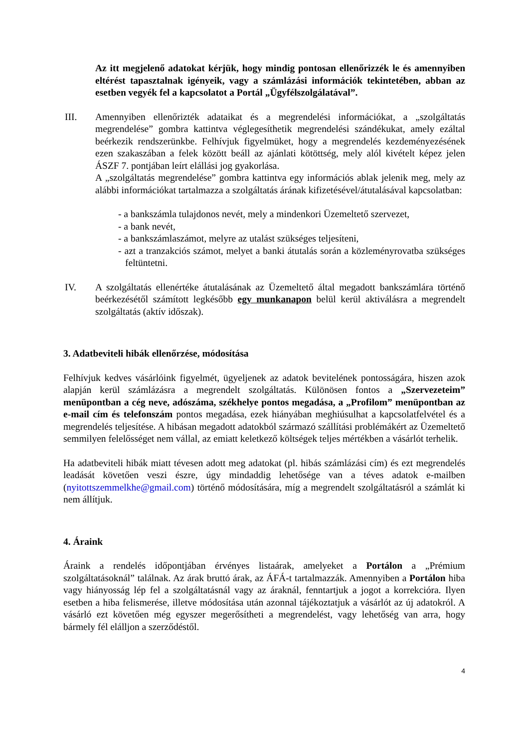Az itt megjelenő adatokat kérjük, hogy mindig pontosan ellenőrizzék le és amennyiben eltérést tapasztalnak igényeik, vagy a számlázási információk tekintetében, abban az esetben vegyék fel a kapcsolatot a Portál „Ügyfélszolgálatával”.
III. Amennyiben ellenőrizték adataikat és a megrendelési információkat, a „szolgáltatás megrendelése” gombra kattintva véglegesíthetik megrendelési szándékukat, amely ezáltal beérkezik rendszerünkbe. Felhívjuk figyelmüket, hogy a megrendelés kezdeményezésének ezen szakaszában a felek között beáll az ajánlati kötöttség, mely alól kivételt képez jelen ÁSZF 7. pontjában leírt elállási jog gyakorlása.
A „szolgáltatás megrendelése” gombra kattintva egy információs ablak jelenik meg, mely az alábbi információkat tartalmazza a szolgáltatás árának kifizetésével/átutalásával kapcsolatban:
- a bankszámla tulajdonos nevét, mely a mindenkori Üzemeltető szervezet,
- a bank nevét,
- a bankszámlaszámot, melyre az utalást szükséges teljesíteni,
- azt a tranzakciós számot, melyet a banki átutalás során a közleményrovatba szükséges feltüntetni.
IV. A szolgáltatás ellenértéke átutalásának az Üzemeltető által megadott bankszámlára történő beérkezésétől számított legkésőbb egy munkanapon belül kerül aktiválásra a megrendelt szolgáltatás (aktív időszak).
3. Adatbeviteli hibák ellenőrzése, módosítása
Felhívjuk kedves vásárlóink figyelmét, ügyeljenek az adatok bevitelének pontosságára, hiszen azok alapján kerül számlázásra a megrendelt szolgáltatás. Különösen fontos a „Szervezeteim” menüpontban a cég neve, adószáma, székhelye pontos megadása, a „Profilom” menüpontban az e-mail cím és telefonszám pontos megadása, ezek hiányában meghiúsulhat a kapcsolatfelvétel és a megrendelés teljesítése. A hibásan megadott adatokból származó szállítási problémákért az Üzemeltető semmilyen felelősséget nem vállal, az emiatt keletkező költségek teljes mértékben a vásárlót terhelik.
Ha adatbeviteli hibák miatt tévesen adott meg adatokat (pl. hibás számlázási cím) és ezt megrendelés leadását követően veszi észre, úgy mindaddig lehetősége van a téves adatok e-mailben (nyitottszemmelkhe@gmail.com) történő módosítására, míg a megrendelt szolgáltatásról a számlát ki nem állítjuk.
4. Áraink
Áraink a rendelés időpontjában érvényes listaárak, amelyeket a Portálon a „Prémium szolgáltatásoknál” találnak. Az árak bruttó árak, az ÁFÁ-t tartalmazzák. Amennyiben a Portálon hiba vagy hiányosság lép fel a szolgáltatásnál vagy az áraknál, fenntartjuk a jogot a korrekcióra. Ilyen esetben a hiba felismerése, illetve módosítása után azonnal tájékoztatjuk a vásárlót az új adatokról. A vásárló ezt követően még egyszer megerősítheti a megrendelést, vagy lehetőség van arra, hogy bármely fél elálljon a szerződéstől.
4